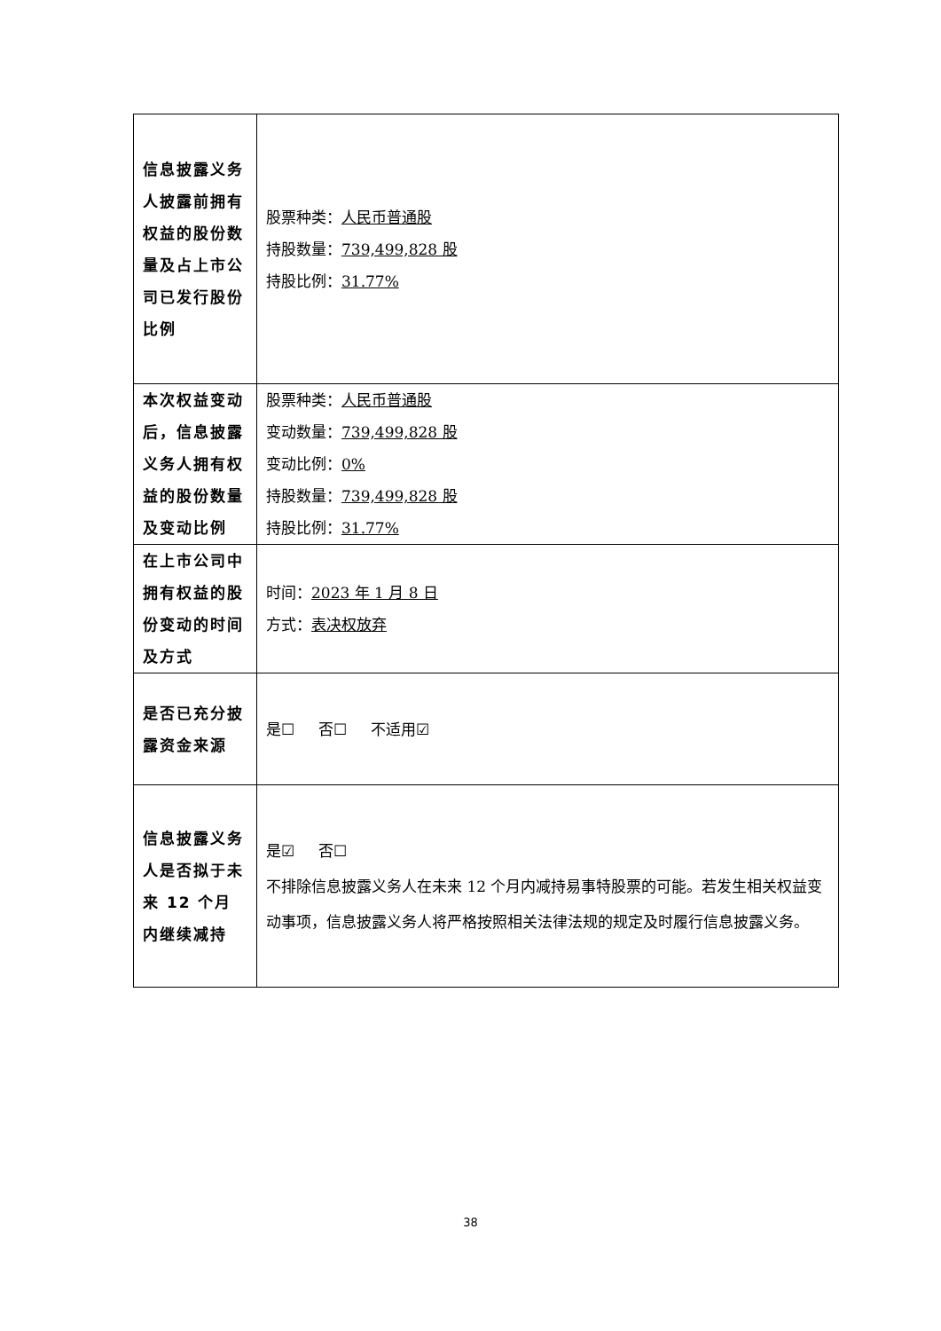| 信息披露义务人披露前拥有权益的股份数量及占上市公司已发行股份比例 | 股票种类： 人民币普通股 持股数量： 739,499,828 股 持股比例： 31.77% |
| 本次权益变动后，信息披露义务人拥有权益的股份数量及变动比例 | 股票种类： 人民币普通股 变动数量： 739,499,828 股 变动比例： 0% 持股数量： 739,499,828 股 持股比例： 31.77% |
| 在上市公司中拥有权益的股份变动的时间及方式 | 时间： 2023 年 1 月 8 日 方式： 表决权放弃 |
| 是否已充分披露资金来源 | 是☐ 否☐ 不适用☑ |
| 信息披露义务人是否拟于未来 12 个月内继续减持 | 是☑ 否☐ 不排除信息披露义务人在未来 12 个月内减持易事特股票的可能。若发生相关权益变动事项，信息披露义务人将严格按照相关法律法规的规定及时履行信息披露义务。 |
38